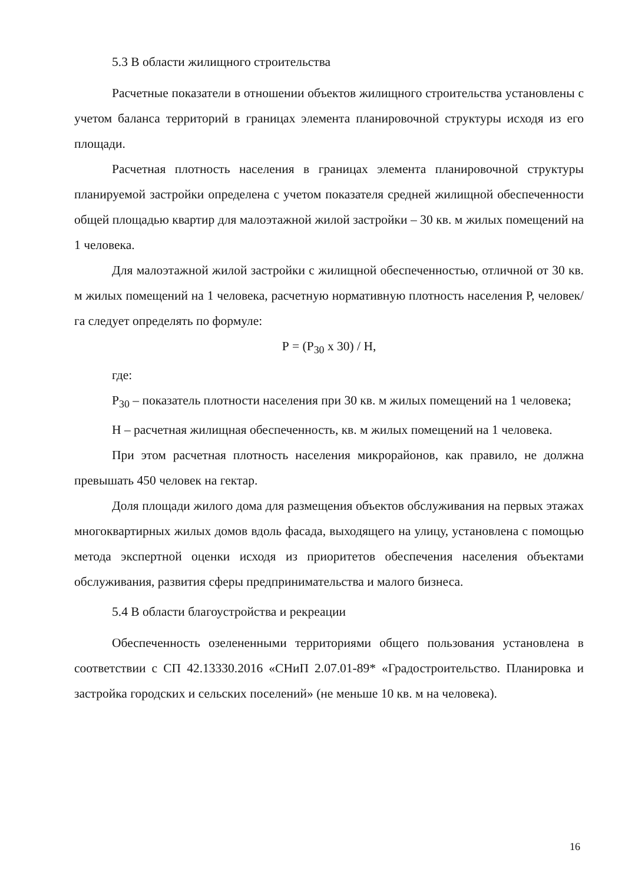5.3 В области жилищного строительства
Расчетные показатели в отношении объектов жилищного строительства установлены с учетом баланса территорий в границах элемента планировочной структуры исходя из его площади.
Расчетная плотность населения в границах элемента планировочной структуры планируемой застройки определена с учетом показателя средней жилищной обеспеченности общей площадью квартир для малоэтажной жилой застройки – 30 кв. м жилых помещений на 1 человека.
Для малоэтажной жилой застройки с жилищной обеспеченностью, отличной от 30 кв. м жилых помещений на 1 человека, расчетную нормативную плотность населения Р, человек/га следует определять по формуле:
Р = (Р<sub>30</sub> х 30) / Н,
где:
Р<sub>30</sub> – показатель плотности населения при 30 кв. м жилых помещений на 1 человека;
Н – расчетная жилищная обеспеченность, кв. м жилых помещений на 1 человека.
При этом расчетная плотность населения микрорайонов, как правило, не должна превышать 450 человек на гектар.
Доля площади жилого дома для размещения объектов обслуживания на первых этажах многоквартирных жилых домов вдоль фасада, выходящего на улицу, установлена с помощью метода экспертной оценки исходя из приоритетов обеспечения населения объектами обслуживания, развития сферы предпринимательства и малого бизнеса.
5.4 В области благоустройства и рекреации
Обеспеченность озелененными территориями общего пользования установлена в соответствии с СП 42.13330.2016 «СНиП 2.07.01-89* «Градостроительство. Планировка и застройка городских и сельских поселений» (не меньше 10 кв. м на человека).
16